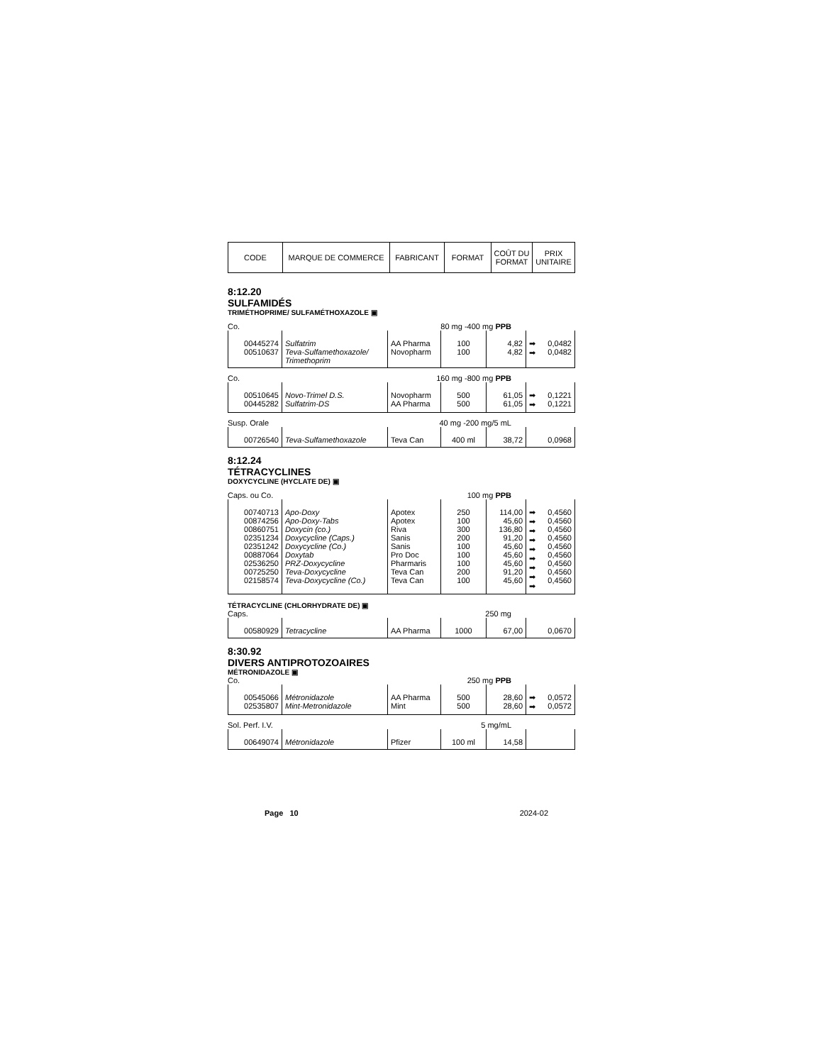| CODE | MARQUE DE COMMERCE | FABRICANT | FORMAT | COÛT DU FORMAT | PRIX UNITAIRE |
8:12.20
SULFAMIDÉS
TRIMÉTHOPRIME/ SULFAMÉTHOXAZOLE ▣
Co. 80 mg -400 mg PPB
| 00445274 00510637 | Sulfatrim Teva-Sulfamethoxazole/ Trimethoprim | AA Pharma Novopharm | 100 100 | 4,82 4,82 | ➡ ➡ 0,0482 0,0482 |
Co. 160 mg -800 mg PPB
| 00510645 00445282 | Novo-Trimel D.S. Sulfatrim-DS | Novopharm AA Pharma | 500 500 | 61,05 61,05 | ➡ ➡ 0,1221 0,1221 |
Susp. Orale 40 mg -200 mg/5 mL
| 00726540 | Teva-Sulfamethoxazole | Teva Can | 400 ml | 38,72 | 0,0968 |
8:12.24
TÉTRACYCLINES
DOXYCYCLINE (HYCLATE DE) ▣
Caps. ou Co. 100 mg PPB
| 00740713 00874256 00860751 02351234 02351242 00887064 02536250 00725250 02158574 | Apo-Doxy Apo-Doxy-Tabs Doxycin (co.) Doxycycline (Caps.) Doxycycline (Co.) Doxytab PRZ-Doxycycline Teva-Doxycycline Teva-Doxycycline (Co.) | Apotex Apotex Riva Sanis Sanis Pro Doc Pharmaris Teva Can Teva Can | 250 100 300 200 100 100 100 200 100 | 114,00 45,60 136,80 91,20 45,60 45,60 45,60 91,20 45,60 | ➡ ➡ ➡ ➡ ➡ ➡ ➡ ➡ ➡ 0,4560 0,4560 0,4560 0,4560 0,4560 0,4560 0,4560 0,4560 0,4560 |
TÉTRACYCLINE (CHLORHYDRATE DE) ▣
Caps. 250 mg
| 00580929 | Tetracycline | AA Pharma | 1000 | 67,00 | 0,0670 |
8:30.92
DIVERS ANTIPROTOZOAIRES
MÉTRONIDAZOLE ▣
Co. 250 mg PPB
| 00545066 02535807 | Métronidazole Mint-Metronidazole | AA Pharma Mint | 500 500 | 28,60 28,60 | ➡ ➡ 0,0572 0,0572 |
Sol. Perf. I.V. 5 mg/mL
| 00649074 | Métronidazole | Pfizer | 100 ml | 14,58 | |
Page 10 2024-02